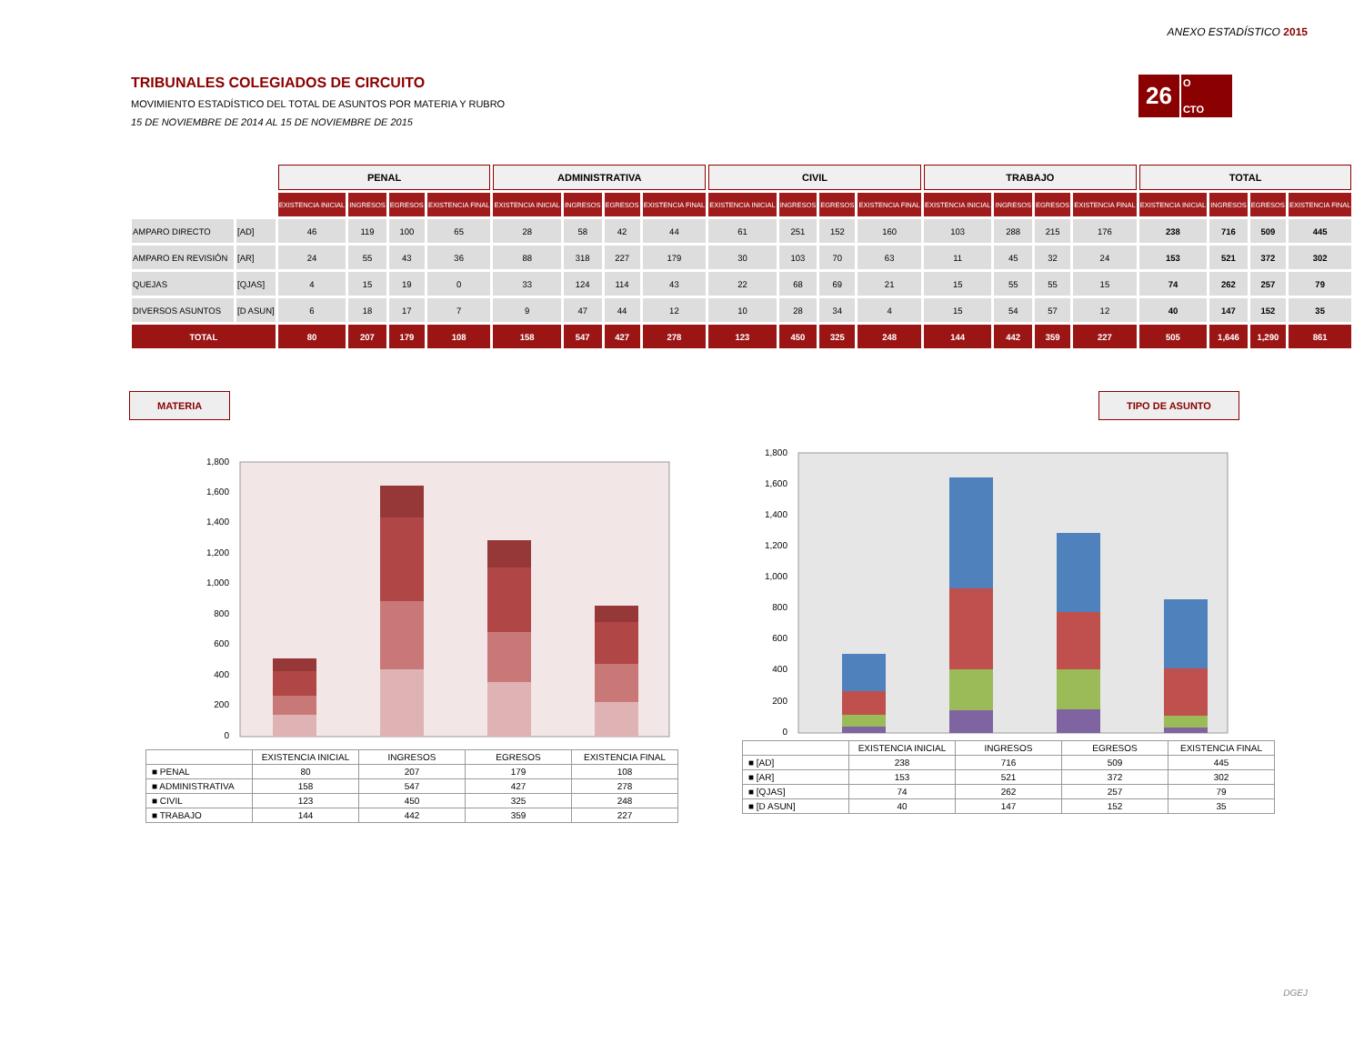ANEXO ESTADÍSTICO 2015
26
O
CTO
TRIBUNALES COLEGIADOS DE CIRCUITO
MOVIMIENTO ESTADÍSTICO DEL TOTAL DE ASUNTOS POR MATERIA Y RUBRO
15 DE NOVIEMBRE DE 2014 AL 15 DE NOVIEMBRE DE 2015
| | | PENAL | | | | ADMINISTRATIVA | | | | CIVIL | | | | TRABAJO | | | | TOTAL | | | |
| | | EXISTENCIA INICIAL | INGRESOS | EGRESOS | EXISTENCIA FINAL | EXISTENCIA INICIAL | INGRESOS | EGRESOS | EXISTENCIA FINAL | EXISTENCIA INICIAL | INGRESOS | EGRESOS | EXISTENCIA FINAL | EXISTENCIA INICIAL | INGRESOS | EGRESOS | EXISTENCIA FINAL | EXISTENCIA INICIAL | INGRESOS | EGRESOS | EXISTENCIA FINAL |
| AMPARO DIRECTO | [AD] | 46 | 119 | 100 | 65 | 28 | 58 | 42 | 44 | 61 | 251 | 152 | 160 | 103 | 288 | 215 | 176 | 238 | 716 | 509 | 445 |
| AMPARO EN REVISIÓN | [AR] | 24 | 55 | 43 | 36 | 88 | 318 | 227 | 179 | 30 | 103 | 70 | 63 | 11 | 45 | 32 | 24 | 153 | 521 | 372 | 302 |
| QUEJAS | [QJAS] | 4 | 15 | 19 | 0 | 33 | 124 | 114 | 43 | 22 | 68 | 69 | 21 | 15 | 55 | 55 | 15 | 74 | 262 | 257 | 79 |
| DIVERSOS ASUNTOS | [D ASUN] | 6 | 18 | 17 | 7 | 9 | 47 | 44 | 12 | 10 | 28 | 34 | 4 | 15 | 54 | 57 | 12 | 40 | 147 | 152 | 35 |
| TOTAL | | 80 | 207 | 179 | 108 | 158 | 547 | 427 | 278 | 123 | 450 | 325 | 248 | 144 | 442 | 359 | 227 | 505 | 1,646 | 1,290 | 861 |
MATERIA TIPO DE ASUNTO
0
200
400
600
800
1,000
1,200
1,400
1,600
1,800
| | EXISTENCIA INICIAL | INGRESOS | EGRESOS | EXISTENCIA FINAL |
| ■ PENAL | 80 | 207 | 179 | 108 |
| ■ ADMINISTRATIVA | 158 | 547 | 427 | 278 |
| ■ CIVIL | 123 | 450 | 325 | 248 |
| ■ TRABAJO | 144 | 442 | 359 | 227 |
0
200
400
600
800
1,000
1,200
1,400
1,600
1,800
| | EXISTENCIA INICIAL | INGRESOS | EGRESOS | EXISTENCIA FINAL |
| ■ [AD] | 238 | 716 | 509 | 445 |
| ■ [AR] | 153 | 521 | 372 | 302 |
| ■ [QJAS] | 74 | 262 | 257 | 79 |
| ■ [D ASUN] | 40 | 147 | 152 | 35 |
DGEJ